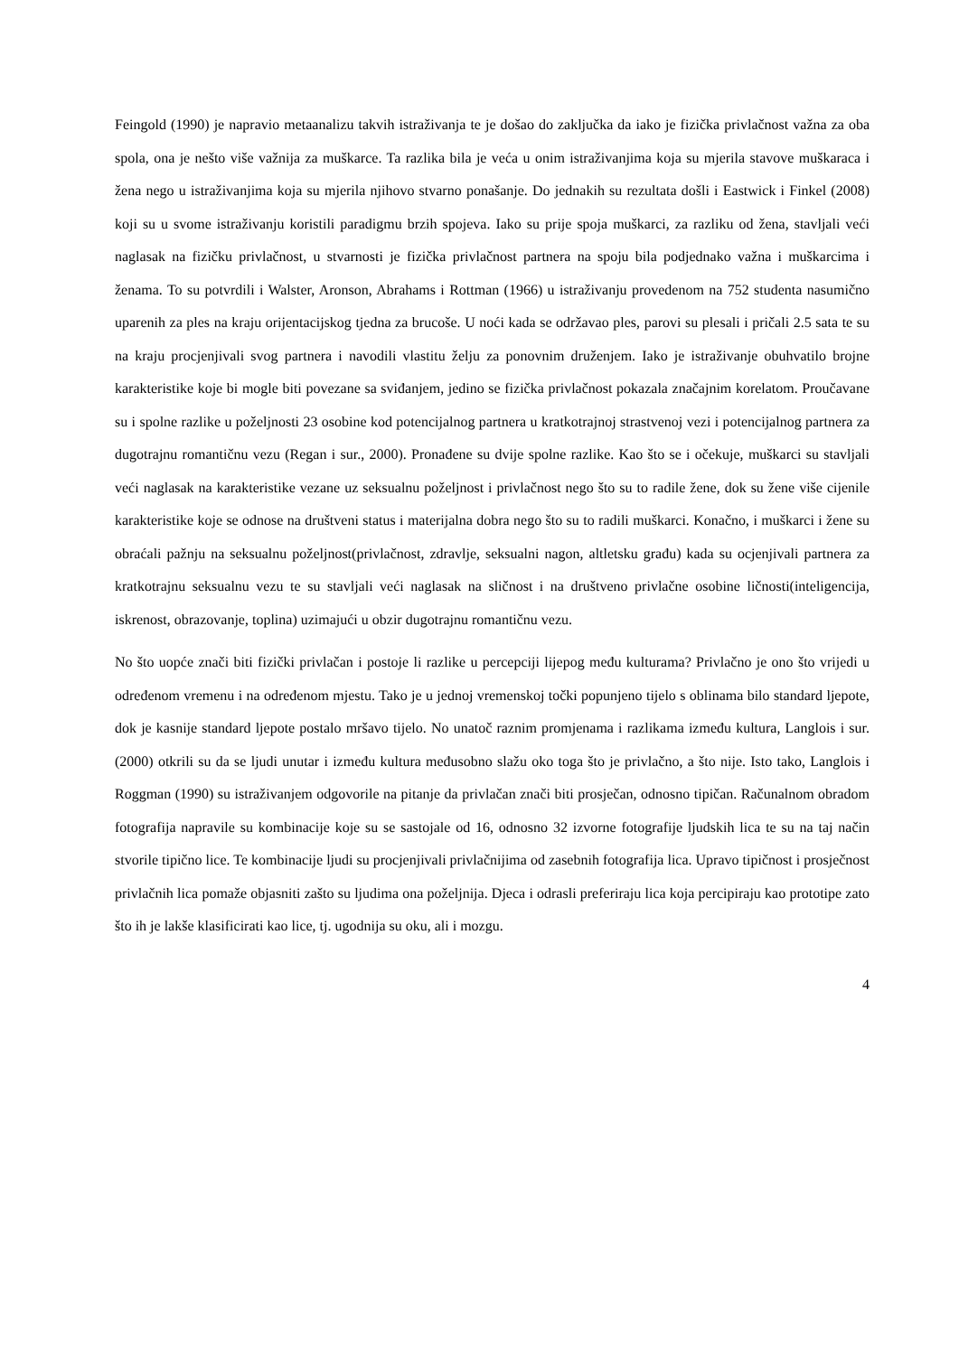Feingold (1990) je napravio metaanalizu takvih istraživanja te je došao do zaključka da iako je fizička privlačnost važna za oba spola, ona je nešto više važnija za muškarce. Ta razlika bila je veća u onim istraživanjima koja su mjerila stavove muškaraca i žena nego u istraživanjima koja su mjerila njihovo stvarno ponašanje. Do jednakih su rezultata došli i Eastwick i Finkel (2008) koji su u svome istraživanju koristili paradigmu brzih spojeva. Iako su prije spoja muškarci, za razliku od žena, stavljali veći naglasak na fizičku privlačnost, u stvarnosti je fizička privlačnost partnera na spoju bila podjednako važna i muškarcima i ženama. To su potvrdili i Walster, Aronson, Abrahams i Rottman (1966) u istraživanju provedenom na 752 studenta nasumično uparenih za ples na kraju orijentacijskog tjedna za brucoše. U noći kada se održavao ples, parovi su plesali i pričali 2.5 sata te su na kraju procjenjivali svog partnera i navodili vlastitu želju za ponovnim druženjem. Iako je istraživanje obuhvatilo brojne karakteristike koje bi mogle biti povezane sa sviđanjem, jedino se fizička privlačnost pokazala značajnim korelatom. Proučavane su i spolne razlike u poželjnosti 23 osobine kod potencijalnog partnera u kratkotrajnoj strastvenoj vezi i potencijalnog partnera za dugotrajnu romantičnu vezu (Regan i sur., 2000). Pronađene su dvije spolne razlike. Kao što se i očekuje, muškarci su stavljali veći naglasak na karakteristike vezane uz seksualnu poželjnost i privlačnost nego što su to radile žene, dok su žene više cijenile karakteristike koje se odnose na društveni status i materijalna dobra nego što su to radili muškarci. Konačno, i muškarci i žene su obraćali pažnju na seksualnu poželjnost(privlačnost, zdravlje, seksualni nagon, altletsku građu) kada su ocjenjivali partnera za kratkotrajnu seksualnu vezu te su stavljali veći naglasak na sličnost i na društveno privlačne osobine ličnosti(inteligencija, iskrenost, obrazovanje, toplina) uzimajući u obzir dugotrajnu romantičnu vezu.
No što uopće znači biti fizički privlačan i postoje li razlike u percepciji lijepog među kulturama? Privlačno je ono što vrijedi u određenom vremenu i na određenom mjestu. Tako je u jednoj vremenskoj točki popunjeno tijelo s oblinama bilo standard ljepote, dok je kasnije standard ljepote postalo mršavo tijelo. No unatoč raznim promjenama i razlikama između kultura, Langlois i sur. (2000) otkrili su da se ljudi unutar i između kultura međusobno slažu oko toga što je privlačno, a što nije. Isto tako, Langlois i Roggman (1990) su istraživanjem odgovorile na pitanje da privlačan znači biti prosječan, odnosno tipičan. Računalnom obradom fotografija napravile su kombinacije koje su se sastojale od 16, odnosno 32 izvorne fotografije ljudskih lica te su na taj način stvorile tipično lice. Te kombinacije ljudi su procjenjivali privlačnijima od zasebnih fotografija lica. Upravo tipičnost i prosječnost privlačnih lica pomaže objasniti zašto su ljudima ona poželjnija. Djeca i odrasli preferiraju lica koja percipiraju kao prototipe zato što ih je lakše klasificirati kao lice, tj. ugodnija su oku, ali i mozgu.
4